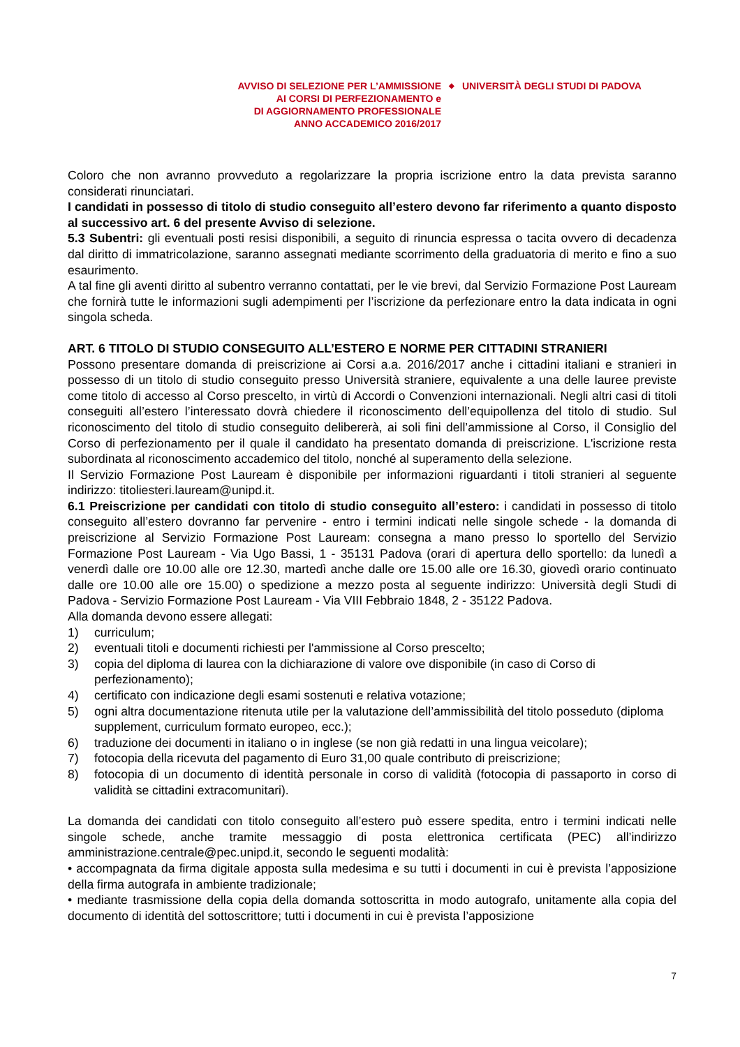AVVISO DI SELEZIONE PER L’AMMISSIONE
AI CORSI DI PERFEZIONAMENTO e
DI AGGIORNAMENTO PROFESSIONALE
ANNO ACCADEMICO 2016/2017
◆
UNIVERSITÀ DEGLI STUDI DI PADOVA
Coloro che non avranno provveduto a regolarizzare la propria iscrizione entro la data prevista saranno considerati rinunciatari.
I candidati in possesso di titolo di studio conseguito all’estero devono far riferimento a quanto disposto al successivo art. 6 del presente Avviso di selezione.
5.3 Subentri: gli eventuali posti resisi disponibili, a seguito di rinuncia espressa o tacita ovvero di decadenza dal diritto di immatricolazione, saranno assegnati mediante scorrimento della graduatoria di merito e fino a suo esaurimento.
A tal fine gli aventi diritto al subentro verranno contattati, per le vie brevi, dal Servizio Formazione Post Lauream che fornirà tutte le informazioni sugli adempimenti per l’iscrizione da perfezionare entro la data indicata in ogni singola scheda.
ART. 6 TITOLO DI STUDIO CONSEGUITO ALL’ESTERO E NORME PER CITTADINI STRANIERI
Possono presentare domanda di preiscrizione ai Corsi a.a. 2016/2017 anche i cittadini italiani e stranieri in possesso di un titolo di studio conseguito presso Università straniere, equivalente a una delle lauree previste come titolo di accesso al Corso prescelto, in virtù di Accordi o Convenzioni internazionali. Negli altri casi di titoli conseguiti all’estero l’interessato dovrà chiedere il riconoscimento dell’equipollenza del titolo di studio. Sul riconoscimento del titolo di studio conseguito delibererà, ai soli fini dell’ammissione al Corso, il Consiglio del Corso di perfezionamento per il quale il candidato ha presentato domanda di preiscrizione. L'iscrizione resta subordinata al riconoscimento accademico del titolo, nonché al superamento della selezione.
Il Servizio Formazione Post Lauream è disponibile per informazioni riguardanti i titoli stranieri al seguente indirizzo: titoliesteri.lauream@unipd.it.
6.1 Preiscrizione per candidati con titolo di studio conseguito all’estero: i candidati in possesso di titolo conseguito all’estero dovranno far pervenire - entro i termini indicati nelle singole schede - la domanda di preiscrizione al Servizio Formazione Post Lauream: consegna a mano presso lo sportello del Servizio Formazione Post Lauream - Via Ugo Bassi, 1 - 35131 Padova (orari di apertura dello sportello: da lunedì a venerdì dalle ore 10.00 alle ore 12.30, martedì anche dalle ore 15.00 alle ore 16.30, giovedì orario continuato dalle ore 10.00 alle ore 15.00) o spedizione a mezzo posta al seguente indirizzo: Università degli Studi di Padova - Servizio Formazione Post Lauream - Via VIII Febbraio 1848, 2 - 35122 Padova.
Alla domanda devono essere allegati:
1) curriculum;
2) eventuali titoli e documenti richiesti per l'ammissione al Corso prescelto;
3) copia del diploma di laurea con la dichiarazione di valore ove disponibile (in caso di Corso di perfezionamento);
4) certificato con indicazione degli esami sostenuti e relativa votazione;
5) ogni altra documentazione ritenuta utile per la valutazione dell’ammissibilità del titolo posseduto (diploma supplement, curriculum formato europeo, ecc.);
6) traduzione dei documenti in italiano o in inglese (se non già redatti in una lingua veicolare);
7) fotocopia della ricevuta del pagamento di Euro 31,00 quale contributo di preiscrizione;
8) fotocopia di un documento di identità personale in corso di validità (fotocopia di passaporto in corso di validità se cittadini extracomunitari).
La domanda dei candidati con titolo conseguito all’estero può essere spedita, entro i termini indicati nelle singole schede, anche tramite messaggio di posta elettronica certificata (PEC) all’indirizzo amministrazione.centrale@pec.unipd.it, secondo le seguenti modalità:
• accompagnata da firma digitale apposta sulla medesima e su tutti i documenti in cui è prevista l’apposizione della firma autografa in ambiente tradizionale;
• mediante trasmissione della copia della domanda sottoscritta in modo autografo, unitamente alla copia del documento di identità del sottoscrittore; tutti i documenti in cui è prevista l’apposizione
7